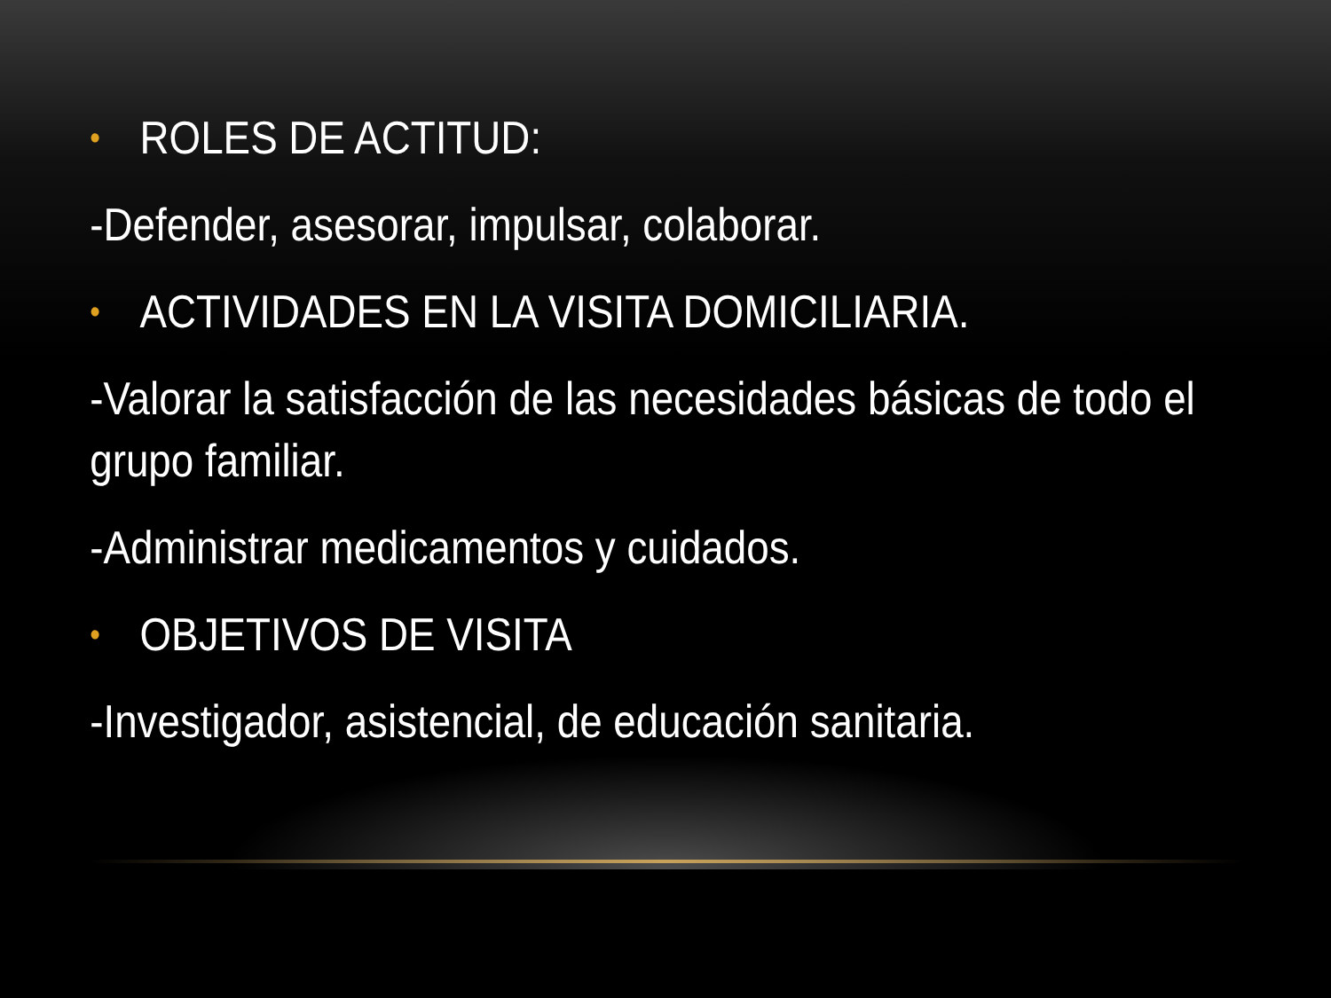• ROLES DE ACTITUD:
-Defender, asesorar, impulsar, colaborar.
• ACTIVIDADES EN LA VISITA DOMICILIARIA.
-Valorar la satisfacción de las necesidades básicas de todo el grupo familiar.
-Administrar medicamentos y cuidados.
• OBJETIVOS DE VISITA
-Investigador, asistencial, de educación sanitaria.